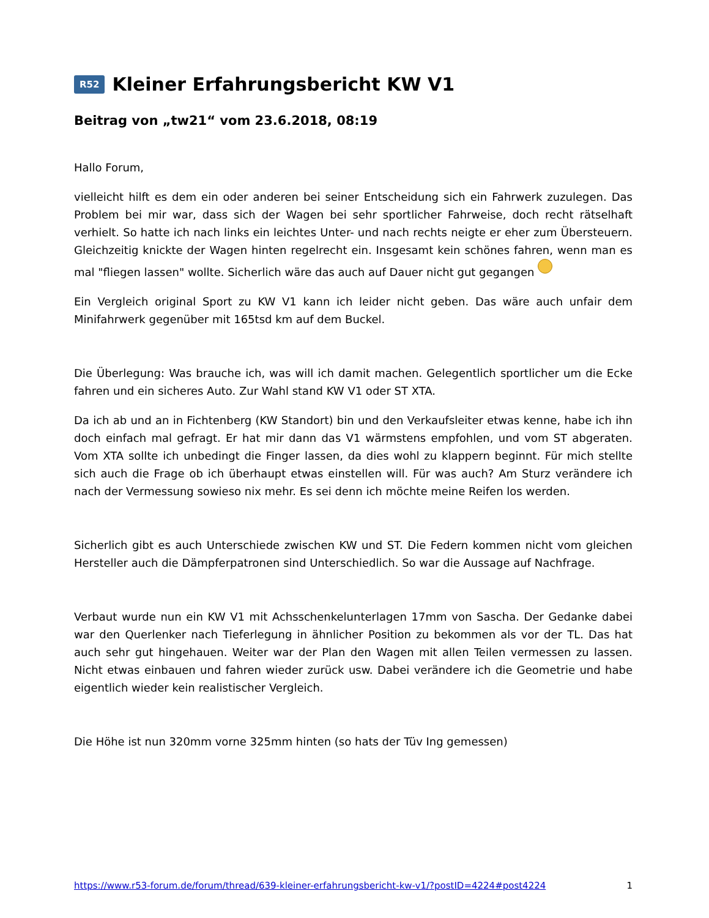R52 Kleiner Erfahrungsbericht KW V1
Beitrag von „tw21“ vom 23.6.2018, 08:19
Hallo Forum,
vielleicht hilft es dem ein oder anderen bei seiner Entscheidung sich ein Fahrwerk zuzulegen. Das Problem bei mir war, dass sich der Wagen bei sehr sportlicher Fahrweise, doch recht rätselhaft verhielt. So hatte ich nach links ein leichtes Unter- und nach rechts neigte er eher zum Übersteuern. Gleichzeitig knickte der Wagen hinten regelrecht ein. Insgesamt kein schönes fahren, wenn man es mal "fliegen lassen" wollte. Sicherlich wäre das auch auf Dauer nicht gut gegangen
Ein Vergleich original Sport zu KW V1 kann ich leider nicht geben. Das wäre auch unfair dem Minifahrwerk gegenüber mit 165tsd km auf dem Buckel.
Die Überlegung: Was brauche ich, was will ich damit machen. Gelegentlich sportlicher um die Ecke fahren und ein sicheres Auto. Zur Wahl stand KW V1 oder ST XTA.
Da ich ab und an in Fichtenberg (KW Standort) bin und den Verkaufsleiter etwas kenne, habe ich ihn doch einfach mal gefragt. Er hat mir dann das V1 wärmstens empfohlen, und vom ST abgeraten. Vom XTA sollte ich unbedingt die Finger lassen, da dies wohl zu klappern beginnt. Für mich stellte sich auch die Frage ob ich überhaupt etwas einstellen will. Für was auch? Am Sturz verändere ich nach der Vermessung sowieso nix mehr. Es sei denn ich möchte meine Reifen los werden.
Sicherlich gibt es auch Unterschiede zwischen KW und ST. Die Federn kommen nicht vom gleichen Hersteller auch die Dämpferpatronen sind Unterschiedlich. So war die Aussage auf Nachfrage.
Verbaut wurde nun ein KW V1 mit Achsschenkelunterlagen 17mm von Sascha. Der Gedanke dabei war den Querlenker nach Tieferlegung in ähnlicher Position zu bekommen als vor der TL. Das hat auch sehr gut hingehauen. Weiter war der Plan den Wagen mit allen Teilen vermessen zu lassen. Nicht etwas einbauen und fahren wieder zurück usw. Dabei verändere ich die Geometrie und habe eigentlich wieder kein realistischer Vergleich.
Die Höhe ist nun 320mm vorne 325mm hinten (so hats der Tüv Ing gemessen)
https://www.r53-forum.de/forum/thread/639-kleiner-erfahrungsbericht-kw-v1/?postID=4224#post4224 1